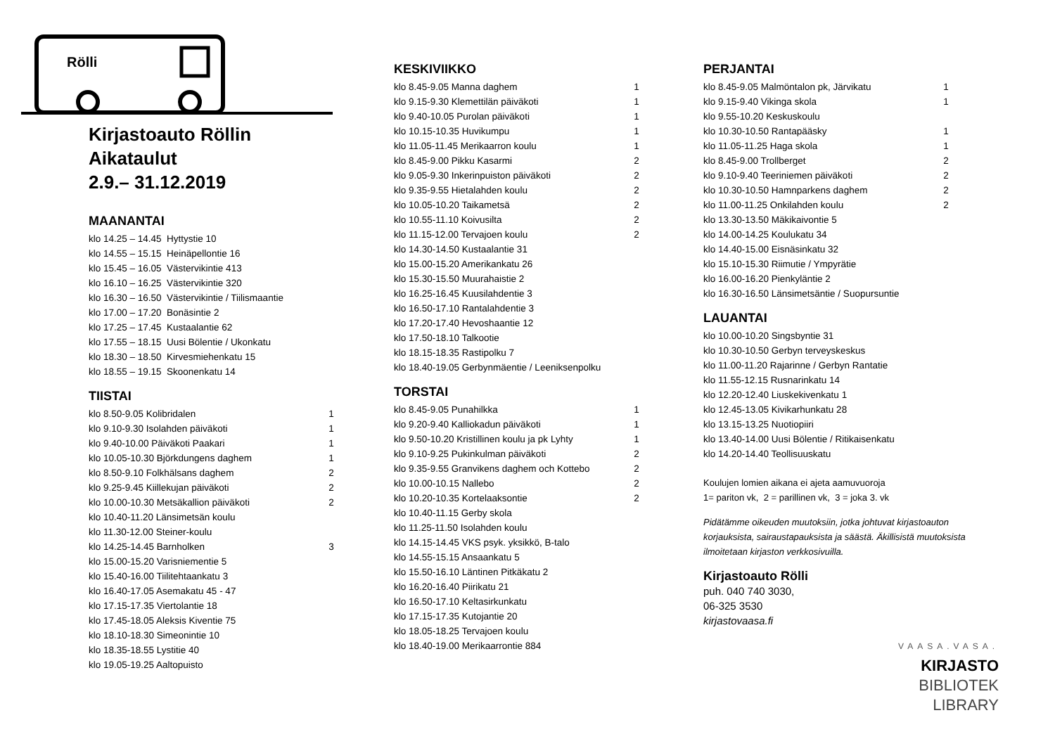Rölli
Kirjastoauto Röllin
Aikataulut
2.9.– 31.12.2019
MAANANTAI
| klo 14.25 – 14.45 Hyttystie 10 |
| klo 14.55 – 15.15 Heinäpellontie 16 |
| klo 15.45 – 16.05 Västervikintie 413 |
| klo 16.10 – 16.25 Västervikintie 320 |
| klo 16.30 – 16.50 Västervikintie / Tiilismaantie |
| klo 17.00 – 17.20 Bonäsintie 2 |
| klo 17.25 – 17.45 Kustaalantie 62 |
| klo 17.55 – 18.15 Uusi Bölentie / Ukonkatu |
| klo 18.30 – 18.50 Kirvesmiehenkatu 15 |
| klo 18.55 – 19.15 Skoonenkatu 14 |
TIISTAI
| klo 8.50-9.05 Kolibridalen | 1 |
| klo 9.10-9.30 Isolahden päiväkoti | 1 |
| klo 9.40-10.00 Päiväkoti Paakari | 1 |
| klo 10.05-10.30 Björkdungens daghem | 1 |
| klo 8.50-9.10 Folkhälsans daghem | 2 |
| klo 9.25-9.45 Kiillekujan päiväkoti | 2 |
| klo 10.00-10.30 Metsäkallion päiväkoti | 2 |
| klo 10.40-11.20 Länsimetsän koulu | |
| klo 11.30-12.00 Steiner-koulu | |
| klo 14.25-14.45 Barnholken | 3 |
| klo 15.00-15.20 Varisniementie 5 | |
| klo 15.40-16.00 Tiilitehtaankatu 3 | |
| klo 16.40-17.05 Asemakatu 45 - 47 | |
| klo 17.15-17.35 Viertolantie 18 | |
| klo 17.45-18.05 Aleksis Kiventie 75 | |
| klo 18.10-18.30 Simeonintie 10 | |
| klo 18.35-18.55 Lystitie 40 | |
| klo 19.05-19.25 Aaltopuisto | |
KESKIVIIKKO
| klo 8.45-9.05 Manna daghem | 1 |
| klo 9.15-9.30 Klemettilän päiväkoti | 1 |
| klo 9.40-10.05 Purolan päiväkoti | 1 |
| klo 10.15-10.35 Huvikumpu | 1 |
| klo 11.05-11.45 Merikaarron koulu | 1 |
| klo 8.45-9.00 Pikku Kasarmi | 2 |
| klo 9.05-9.30 Inkerinpuiston päiväkoti | 2 |
| klo 9.35-9.55 Hietalahden koulu | 2 |
| klo 10.05-10.20 Taikametsä | 2 |
| klo 10.55-11.10 Koivusilta | 2 |
| klo 11.15-12.00 Tervajoen koulu | 2 |
| klo 14.30-14.50 Kustaalantie 31 | |
| klo 15.00-15.20 Amerikankatu 26 | |
| klo 15.30-15.50 Muurahaistie 2 | |
| klo 16.25-16.45 Kuusilahdentie 3 | |
| klo 16.50-17.10 Rantalahdentie 3 | |
| klo 17.20-17.40 Hevoshaantie 12 | |
| klo 17.50-18.10 Talkootie | |
| klo 18.15-18.35 Rastipolku 7 | |
| klo 18.40-19.05 Gerbynmäentie / Leeniksenpolku | |
TORSTAI
| klo 8.45-9.05 Punahilkka | 1 |
| klo 9.20-9.40 Kalliokadun päiväkoti | 1 |
| klo 9.50-10.20 Kristillinen koulu ja pk Lyhty | 1 |
| klo 9.10-9.25 Pukinkulman päiväkoti | 2 |
| klo 9.35-9.55 Granvikens daghem och Kottebo | 2 |
| klo 10.00-10.15 Nallebo | 2 |
| klo 10.20-10.35 Kortelaaksontie | 2 |
| klo 10.40-11.15 Gerby skola | |
| klo 11.25-11.50 Isolahden koulu | |
| klo 14.15-14.45 VKS psyk. yksikkö, B-talo | |
| klo 14.55-15.15 Ansaankatu 5 | |
| klo 15.50-16.10 Läntinen Pitkäkatu 2 | |
| klo 16.20-16.40 Piirikatu 21 | |
| klo 16.50-17.10 Keltasirkunkatu | |
| klo 17.15-17.35 Kutojantie 20 | |
| klo 18.05-18.25 Tervajoen koulu | |
| klo 18.40-19.00 Merikaarrontie 884 | |
PERJANTAI
| klo 8.45-9.05 Malmöntalon pk, Järvikatu | 1 |
| klo 9.15-9.40 Vikinga skola | 1 |
| klo 9.55-10.20 Keskuskoulu | |
| klo 10.30-10.50 Rantapääsky | 1 |
| klo 11.05-11.25 Haga skola | 1 |
| klo 8.45-9.00 Trollberget | 2 |
| klo 9.10-9.40 Teeriniemen päiväkoti | 2 |
| klo 10.30-10.50 Hamnparkens daghem | 2 |
| klo 11.00-11.25 Onkilahden koulu | 2 |
| klo 13.30-13.50 Mäkikaivontie 5 | |
| klo 14.00-14.25 Koulukatu 34 | |
| klo 14.40-15.00 Eisnäsinkatu 32 | |
| klo 15.10-15.30 Riimutie / Ympyrätie | |
| klo 16.00-16.20 Pienkyläntie 2 | |
| klo 16.30-16.50 Länsimetsäntie / Suopursuntie | |
LAUANTAI
| klo 10.00-10.20 Singsbyntie 31 |
| klo 10.30-10.50 Gerbyn terveyskeskus |
| klo 11.00-11.20 Rajarinne / Gerbyn Rantatie |
| klo 11.55-12.15 Rusnarinkatu 14 |
| klo 12.20-12.40 Liuskekivenkatu 1 |
| klo 12.45-13.05 Kivikarhunkatu 28 |
| klo 13.15-13.25 Nuotiopiiri |
| klo 13.40-14.00 Uusi Bölentie / Ritikaisenkatu |
| klo 14.20-14.40 Teollisuuskatu |
Koulujen lomien aikana ei ajeta aamuvuoroja
1= pariton vk, 2 = parillinen vk, 3 = joka 3. vk
Pidätämme oikeuden muutoksiin, jotka johtuvat kirjastoauton korjauksista, sairaustapauksista ja säästä. Äkillisistä muutoksista ilmoitetaan kirjaston verkkosivuilla.
Kirjastoauto Rölli
puh. 040 740 3030,
06-325 3530
kirjastovaasa.fi
VAASA.VASA.
KIRJASTO
BIBLIOTEK
LIBRARY